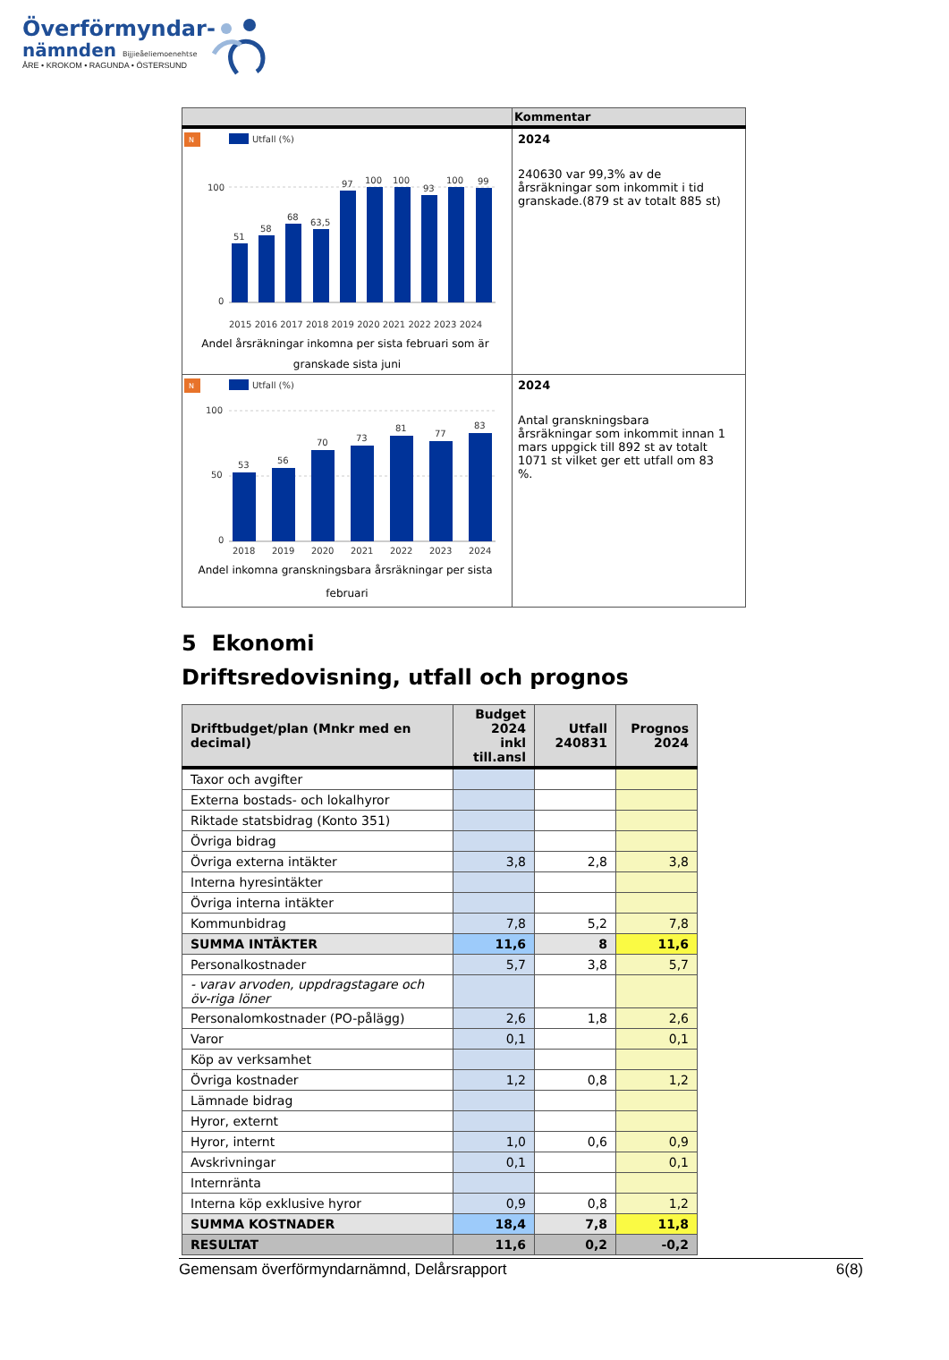Överförmyndar-
nämnden Bijjieåeliemoenehtse
ÅRE • KROKOM • RAGUNDA • ÖSTERSUND
| | Kommentar |
| --- | --- |
| N Utfall (%) 100 0 51 58 68 63,5 97 100 100 93 100 99 2015 2016 2017 2018 2019 2020 2021 2022 2023 2024 Andel årsräkningar inkomna per sista februari som är granskade sista juni | 2024 240630 var 99,3% av de årsräkningar som inkommit i tid granskade.(879 st av totalt 885 st) |
| N Utfall (%) 100 50 0 53 56 70 73 81 77 83 2018 2019 2020 2021 2022 2023 2024 Andel inkomna granskningsbara årsräkningar per sista februari | 2024 Antal granskningsbara årsräkningar som inkommit innan 1 mars uppgick till 892 st av totalt 1071 st vilket ger ett utfall om 83 %. |
5 Ekonomi
Driftsredovisning, utfall och prognos
| Driftbudget/plan (Mnkr med en decimal) | Budget 2024 inkl till.ansl | Utfall 240831 | Prognos 2024 |
| --- | --- | --- | --- |
| Taxor och avgifter | | | |
| Externa bostads- och lokalhyror | | | |
| Riktade statsbidrag (Konto 351) | | | |
| Övriga bidrag | | | |
| Övriga externa intäkter | 3,8 | 2,8 | 3,8 |
| Interna hyresintäkter | | | |
| Övriga interna intäkter | | | |
| Kommunbidrag | 7,8 | 5,2 | 7,8 |
| SUMMA INTÄKTER | 11,6 | 8 | 11,6 |
| Personalkostnader | 5,7 | 3,8 | 5,7 |
| - varav arvoden, uppdragstagare och öv-riga löner | | | |
| Personalomkostnader (PO-pålägg) | 2,6 | 1,8 | 2,6 |
| Varor | 0,1 | | 0,1 |
| Köp av verksamhet | | | |
| Övriga kostnader | 1,2 | 0,8 | 1,2 |
| Lämnade bidrag | | | |
| Hyror, externt | | | |
| Hyror, internt | 1,0 | 0,6 | 0,9 |
| Avskrivningar | 0,1 | | 0,1 |
| Internränta | | | |
| Interna köp exklusive hyror | 0,9 | 0,8 | 1,2 |
| SUMMA KOSTNADER | 18,4 | 7,8 | 11,8 |
| RESULTAT | 11,6 | 0,2 | -0,2 |
Gemensam överförmyndarnämnd, Delårsrapport 6(8)